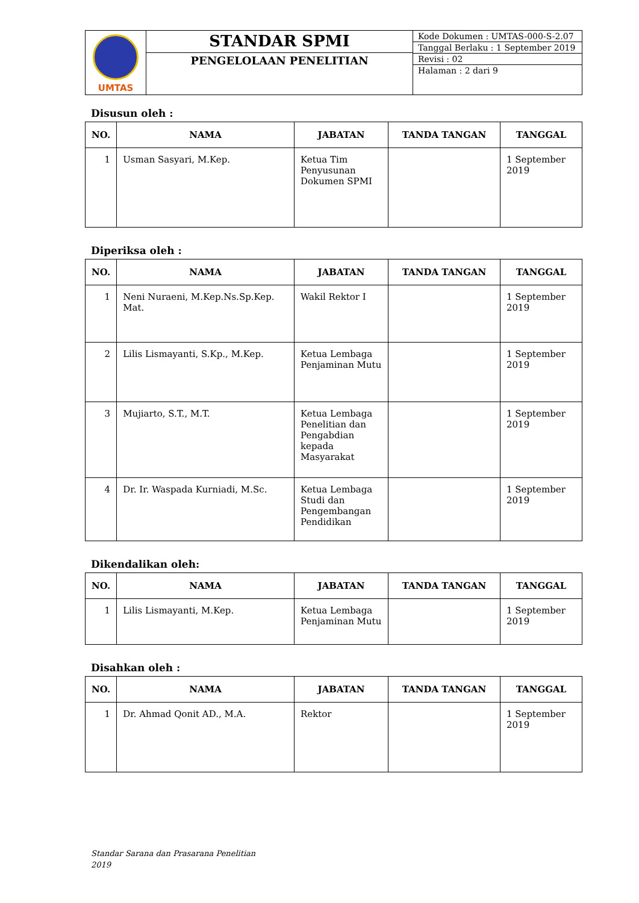| UMTAS | STANDAR SPMI | Kode Dokumen : UMTAS-000-S-2.07 Tanggal Berlaku : 1 September 2019 Revisi : 02 Halaman : 2 dari 9 |
| | PENGELOLAAN PENELITIAN | |
Disusun oleh :
| NO. | NAMA | JABATAN | TANDA TANGAN | TANGGAL |
| --- | --- | --- | --- | --- |
| 1 | Usman Sasyari, M.Kep. | Ketua Tim Penyusunan Dokumen SPMI | | 1 September 2019 |
Diperiksa oleh :
| NO. | NAMA | JABATAN | TANDA TANGAN | TANGGAL |
| --- | --- | --- | --- | --- |
| 1 | Neni Nuraeni, M.Kep.Ns.Sp.Kep. Mat. | Wakil Rektor I | | 1 September 2019 |
| 2 | Lilis Lismayanti, S.Kp., M.Kep. | Ketua Lembaga Penjaminan Mutu | | 1 September 2019 |
| 3 | Mujiarto, S.T., M.T. | Ketua Lembaga Penelitian dan Pengabdian kepada Masyarakat | | 1 September 2019 |
| 4 | Dr. Ir. Waspada Kurniadi, M.Sc. | Ketua Lembaga Studi dan Pengembangan Pendidikan | | 1 September 2019 |
Dikendalikan oleh:
| NO. | NAMA | JABATAN | TANDA TANGAN | TANGGAL |
| --- | --- | --- | --- | --- |
| 1 | Lilis Lismayanti, M.Kep. | Ketua Lembaga Penjaminan Mutu | | 1 September 2019 |
Disahkan oleh :
| NO. | NAMA | JABATAN | TANDA TANGAN | TANGGAL |
| --- | --- | --- | --- | --- |
| 1 | Dr. Ahmad Qonit AD., M.A. | Rektor | | 1 September 2019 |
Standar Sarana dan Prasarana Penelitian
2019